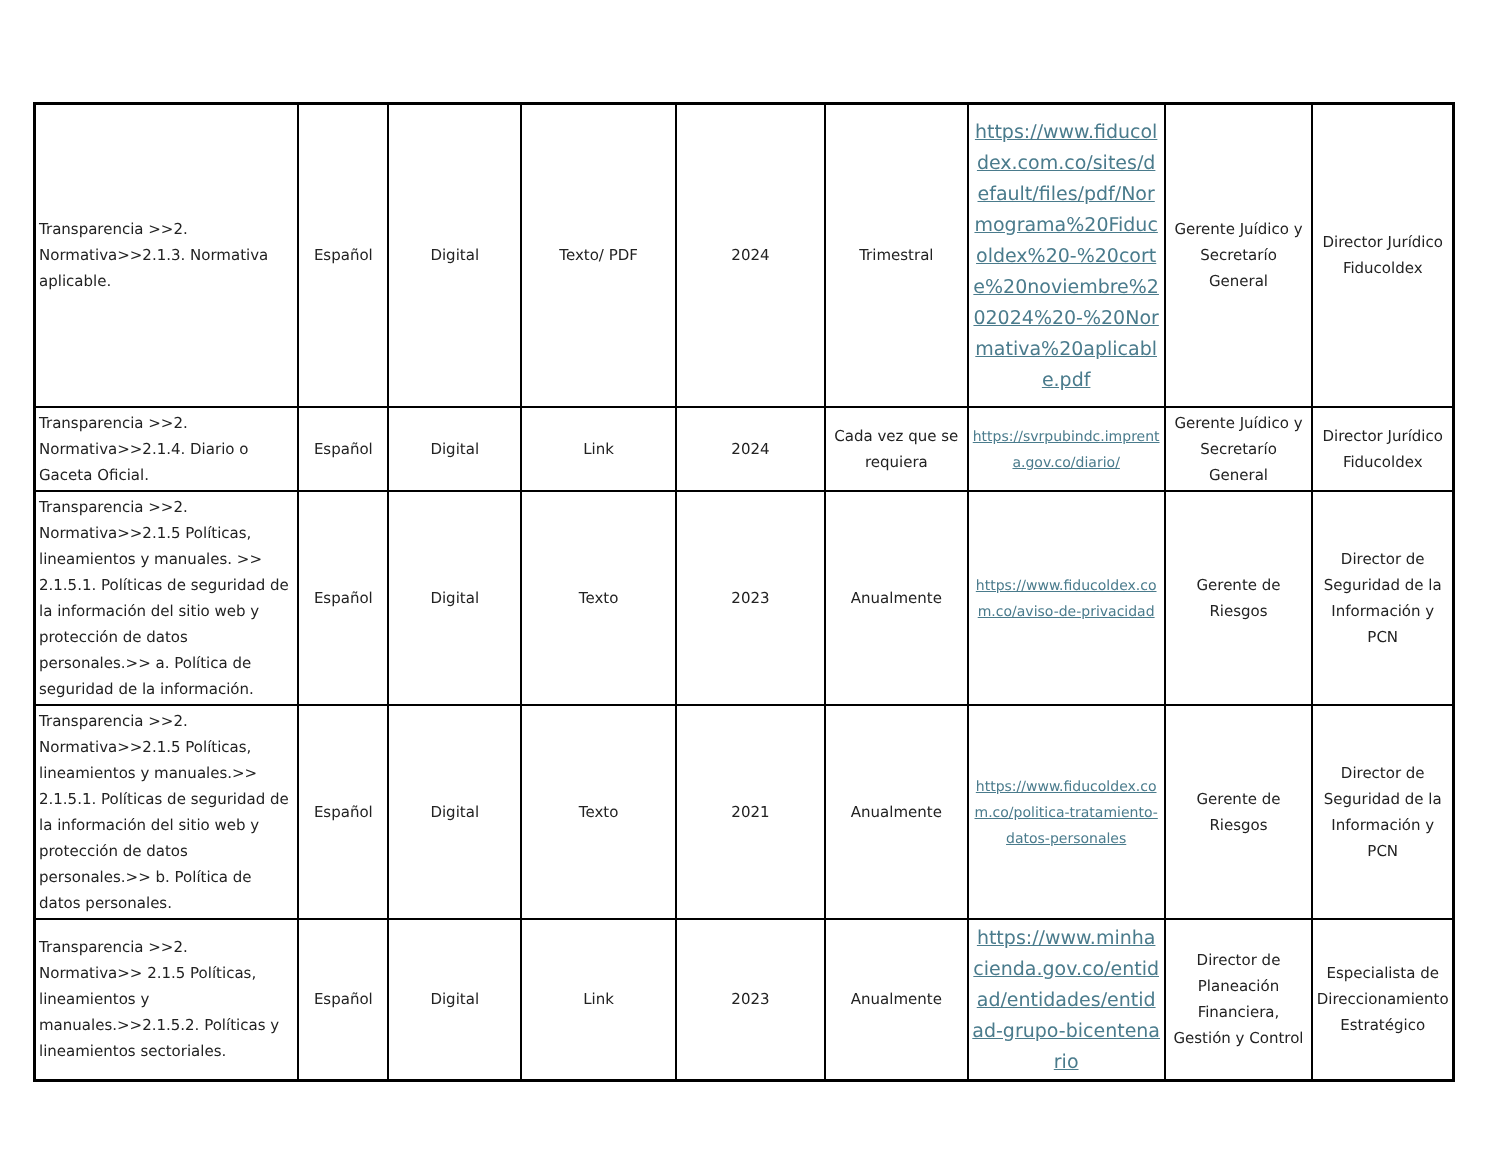| Transparencia >>2. Normativa>>2.1.3. Normativa aplicable. | Español | Digital | Texto/ PDF | 2024 | Trimestral | https://www.fiducoldex.com.co/sites/default/files/pdf/Normograma%20Fiducoldex%20-%20corte%20noviembre%202024%20-%20Normativa%20aplicable.pdf | Gerente Juídico y Secretarío General | Director Jurídico Fiducoldex |
| Transparencia >>2. Normativa>>2.1.4. Diario o Gaceta Oficial. | Español | Digital | Link | 2024 | Cada vez que se requiera | https://svrpubindc.imprenta.gov.co/diario/ | Gerente Juídico y Secretarío General | Director Jurídico Fiducoldex |
| Transparencia >>2. Normativa>>2.1.5 Políticas, lineamientos y manuales. >> 2.1.5.1. Políticas de seguridad de la información del sitio web y protección de datos personales.>> a. Política de seguridad de la información. | Español | Digital | Texto | 2023 | Anualmente | https://www.fiducoldex.com.co/aviso-de-privacidad | Gerente de Riesgos | Director de Seguridad de la Información y PCN |
| Transparencia >>2. Normativa>>2.1.5 Políticas, lineamientos y manuales.>> 2.1.5.1. Políticas de seguridad de la información del sitio web y protección de datos personales.>> b. Política de datos personales. | Español | Digital | Texto | 2021 | Anualmente | https://www.fiducoldex.com.co/politica-tratamiento-datos-personales | Gerente de Riesgos | Director de Seguridad de la Información y PCN |
| Transparencia >>2. Normativa>> 2.1.5 Políticas, lineamientos y manuales.>>2.1.5.2. Políticas y lineamientos sectoriales. | Español | Digital | Link | 2023 | Anualmente | https://www.minhacienda.gov.co/entidad/entidades/entidad-grupo-bicentenario | Director de Planeación Financiera, Gestión y Control | Especialista de Direccionamiento Estratégico |